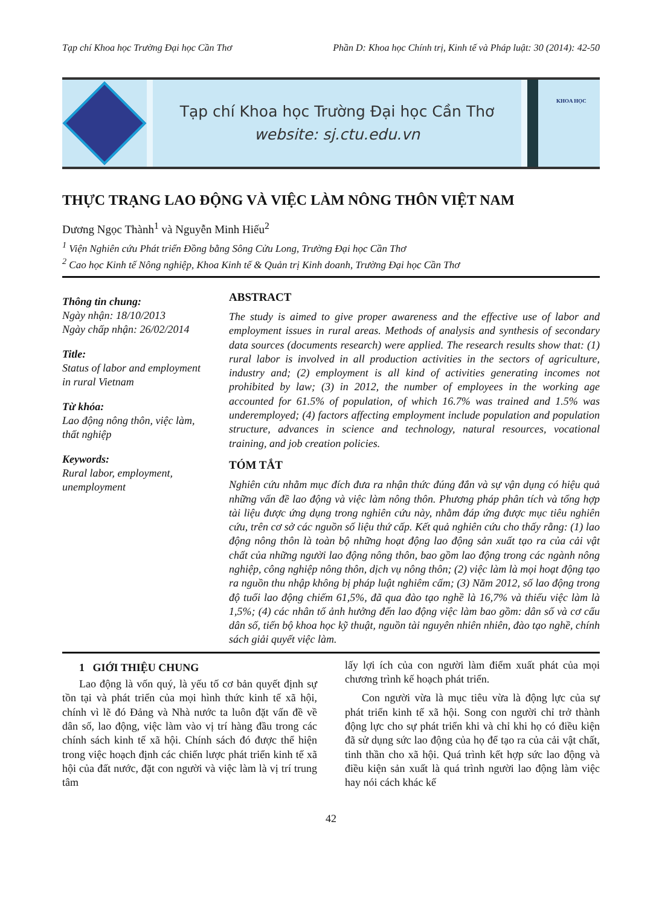Tạp chí Khoa học Trường Đại học Cần Thơ Phần D: Khoa học Chính trị, Kinh tế và Pháp luật: 30 (2014): 42-50
Tạp chí Khoa học Trường Đại học Cần Thơ
website: sj.ctu.edu.vn
KHOA HỌC
THỰC TRẠNG LAO ĐỘNG VÀ VIỆC LÀM NÔNG THÔN VIỆT NAM
Dương Ngọc Thành<sup>1</sup> và Nguyễn Minh Hiếu<sup>2</sup>
<sup>1</sup> Viện Nghiên cứu Phát triển Đồng bằng Sông Cửu Long, Trường Đại học Cần Thơ
<sup>2</sup> Cao học Kinh tế Nông nghiệp, Khoa Kinh tế & Quản trị Kinh doanh, Trường Đại học Cần Thơ
Thông tin chung:
Ngày nhận: 18/10/2013
Ngày chấp nhận: 26/02/2014
Title:
Status of labor and employment in rural Vietnam
Từ khóa:
Lao động nông thôn, việc làm, thất nghiệp
Keywords:
Rural labor, employment, unemployment
ABSTRACT
The study is aimed to give proper awareness and the effective use of labor and employment issues in rural areas. Methods of analysis and synthesis of secondary data sources (documents research) were applied. The research results show that: (1) rural labor is involved in all production activities in the sectors of agriculture, industry and; (2) employment is all kind of activities generating incomes not prohibited by law; (3) in 2012, the number of employees in the working age accounted for 61.5% of population, of which 16.7% was trained and 1.5% was underemployed; (4) factors affecting employment include population and population structure, advances in science and technology, natural resources, vocational training, and job creation policies.
TÓM TẮT
Nghiên cứu nhằm mục đích đưa ra nhận thức đúng đắn và sự vận dụng có hiệu quả những vấn đề lao động và việc làm nông thôn. Phương pháp phân tích và tổng hợp tài liệu được ứng dụng trong nghiên cứu này, nhằm đáp ứng được mục tiêu nghiên cứu, trên cơ sở các nguồn số liệu thứ cấp. Kết quả nghiên cứu cho thấy rằng: (1) lao động nông thôn là toàn bộ những hoạt động lao động sản xuất tạo ra của cải vật chất của những người lao động nông thôn, bao gồm lao động trong các ngành nông nghiệp, công nghiệp nông thôn, dịch vụ nông thôn; (2) việc làm là mọi hoạt động tạo ra nguồn thu nhập không bị pháp luật nghiêm cấm; (3) Năm 2012, số lao động trong độ tuổi lao động chiếm 61,5%, đã qua đào tạo nghề là 16,7% và thiếu việc làm là 1,5%; (4) các nhân tố ảnh hưởng đến lao động việc làm bao gồm: dân số và cơ cấu dân số, tiến bộ khoa học kỹ thuật, nguồn tài nguyên nhiên nhiên, đào tạo nghề, chính sách giải quyết việc làm.
1 GIỚI THIỆU CHUNG
Lao động là vốn quý, là yếu tố cơ bản quyết định sự tồn tại và phát triển của mọi hình thức kinh tế xã hội, chính vì lẽ đó Đảng và Nhà nước ta luôn đặt vấn đề về dân số, lao động, việc làm vào vị trí hàng đầu trong các chính sách kinh tế xã hội. Chính sách đó được thể hiện trong việc hoạch định các chiến lược phát triển kinh tế xã hội của đất nước, đặt con người và việc làm là vị trí trung tâm
lấy lợi ích của con người làm điểm xuất phát của mọi chương trình kế hoạch phát triển.
Con người vừa là mục tiêu vừa là động lực của sự phát triển kinh tế xã hội. Song con người chỉ trở thành động lực cho sự phát triển khi và chỉ khi họ có điều kiện đã sử dụng sức lao động của họ để tạo ra của cải vật chất, tinh thần cho xã hội. Quá trình kết hợp sức lao động và điều kiện sản xuất là quá trình người lao động làm việc hay nói cách khác kế
42